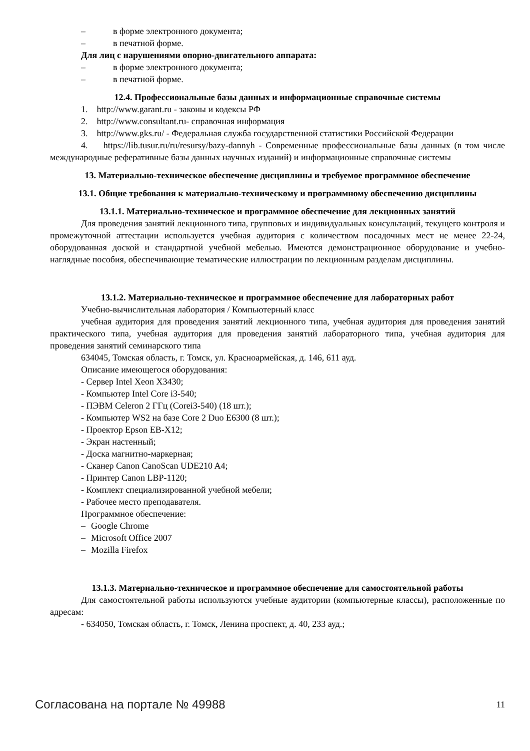– в форме электронного документа;
– в печатной форме.
Для лиц с нарушениями опорно-двигательного аппарата:
– в форме электронного документа;
– в печатной форме.
12.4. Профессиональные базы данных и информационные справочные системы
1. http://www.garant.ru - законы и кодексы РФ
2. http://www.consultant.ru- справочная информация
3. http://www.gks.ru/ - Федеральная служба государственной статистики Российской Федерации
4. https://lib.tusur.ru/ru/resursy/bazy-dannyh - Современные профессиональные базы данных (в том числе международные реферативные базы данных научных изданий) и информационные справочные системы
13. Материально-техническое обеспечение дисциплины и требуемое программное обеспечение
13.1. Общие требования к материально-техническому и программному обеспечению дисциплины
13.1.1. Материально-техническое и программное обеспечение для лекционных занятий
Для проведения занятий лекционного типа, групповых и индивидуальных консультаций, текущего контроля и промежуточной аттестации используется учебная аудитория с количеством посадочных мест не менее 22-24, оборудованная доской и стандартной учебной мебелью. Имеются демонстрационное оборудование и учебно-наглядные пособия, обеспечивающие тематические иллюстрации по лекционным разделам дисциплины.
13.1.2. Материально-техническое и программное обеспечение для лабораторных работ
Учебно-вычислительная лаборатория / Компьютерный класс
учебная аудитория для проведения занятий лекционного типа, учебная аудитория для проведения занятий практического типа, учебная аудитория для проведения занятий лабораторного типа, учебная аудитория для проведения занятий семинарского типа
634045, Томская область, г. Томск, ул. Красноармейская, д. 146, 611 ауд.
Описание имеющегося оборудования:
- Сервер Intel Xeon X3430;
- Компьютер Intel Core i3-540;
- ПЭВМ Celeron 2 ГГц (Corei3-540) (18 шт.);
- Компьютер WS2 на базе Core 2 Duo E6300 (8 шт.);
- Проектор Epson EB-X12;
- Экран настенный;
- Доска магнитно-маркерная;
- Сканер Canon CanoScan UDE210 A4;
- Принтер Canon LBP-1120;
- Комплект специализированной учебной мебели;
- Рабочее место преподавателя.
Программное обеспечение:
– Google Chrome
– Microsoft Office 2007
– Mozilla Firefox
13.1.3. Материально-техническое и программное обеспечение для самостоятельной работы
Для самостоятельной работы используются учебные аудитории (компьютерные классы), расположенные по адресам:
- 634050, Томская область, г. Томск, Ленина проспект, д. 40, 233 ауд.;
Согласована на портале № 49988 11